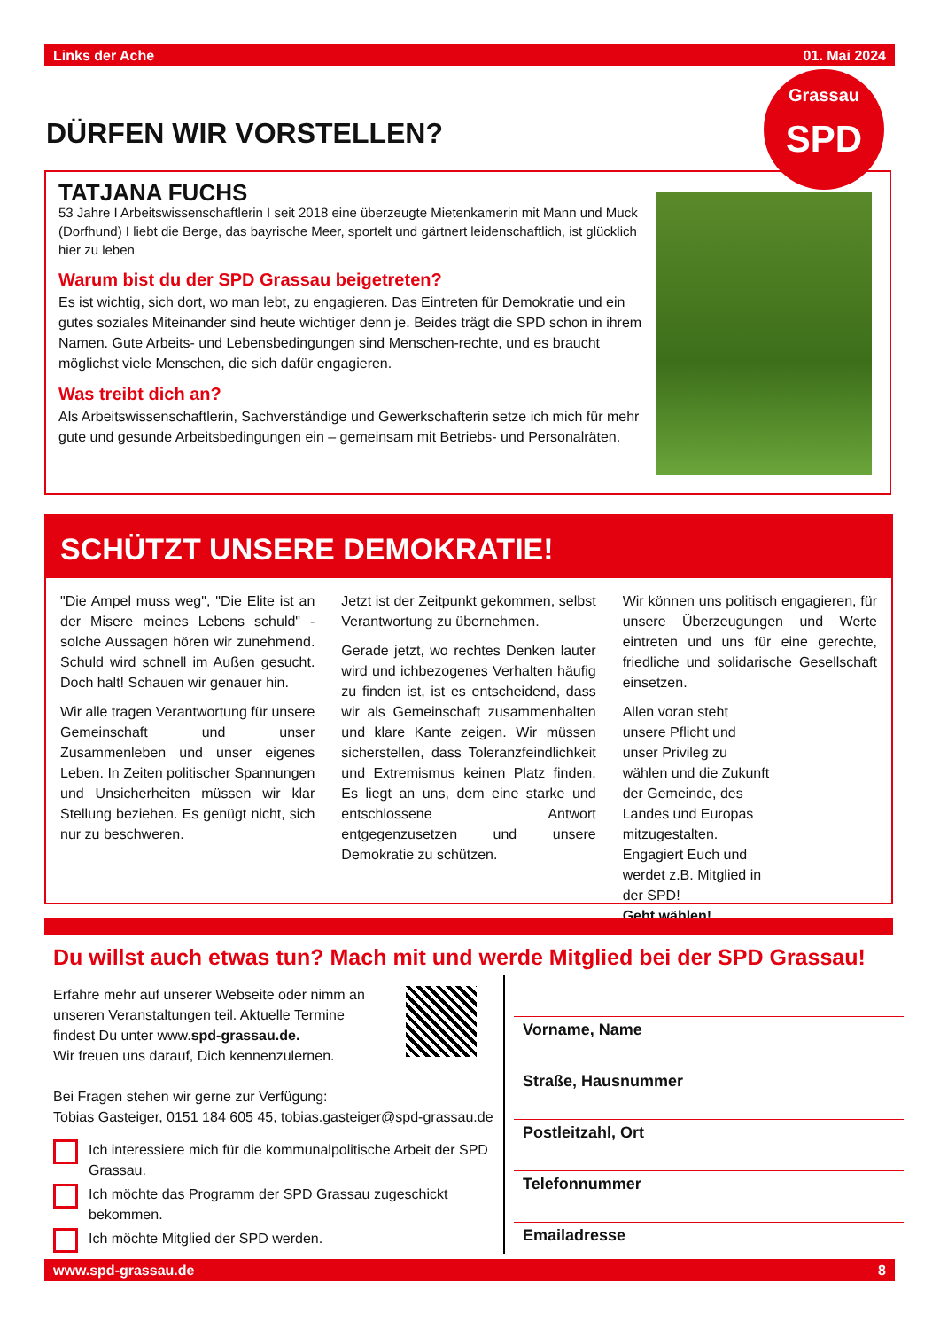Links der Ache 01. Mai 2024
Grassau
SPD
DÜRFEN WIR VORSTELLEN?
TATJANA FUCHS
53 Jahre I Arbeitswissenschaftlerin I seit 2018 eine überzeugte Mietenkamerin mit Mann und Muck (Dorfhund) I liebt die Berge, das bayrische Meer, sportelt und gärtnert leidenschaftlich, ist glücklich hier zu leben
Warum bist du der SPD Grassau beigetreten?
Es ist wichtig, sich dort, wo man lebt, zu engagieren. Das Eintreten für Demokratie und ein gutes soziales Miteinander sind heute wichtiger denn je. Beides trägt die SPD schon in ihrem Namen. Gute Arbeits- und Lebensbedingungen sind Menschen-rechte, und es braucht möglichst viele Menschen, die sich dafür engagieren.
Was treibt dich an?
Als Arbeitswissenschaftlerin, Sachverständige und Gewerkschafterin setze ich mich für mehr gute und gesunde Arbeitsbedingungen ein – gemeinsam mit Betriebs- und Personalräten.
SCHÜTZT UNSERE DEMOKRATIE!
"Die Ampel muss weg", "Die Elite ist an der Misere meines Lebens schuld" - solche Aussagen hören wir zunehmend. Schuld wird schnell im Außen gesucht. Doch halt! Schauen wir genauer hin.
Wir alle tragen Verantwortung für unsere Gemeinschaft und unser Zusammenleben und unser eigenes Leben. In Zeiten politischer Spannungen und Unsicherheiten müssen wir klar Stellung beziehen. Es genügt nicht, sich nur zu beschweren.
Jetzt ist der Zeitpunkt gekommen, selbst Verantwortung zu übernehmen.
Gerade jetzt, wo rechtes Denken lauter wird und ichbezogenes Verhalten häufig zu finden ist, ist es entscheidend, dass wir als Gemeinschaft zusammenhalten und klare Kante zeigen. Wir müssen sicherstellen, dass Toleranzfeindlichkeit und Extremismus keinen Platz finden. Es liegt an uns, dem eine starke und entschlossene Antwort entgegenzusetzen und unsere Demokratie zu schützen.
Wir können uns politisch engagieren, für unsere Überzeugungen und Werte eintreten und uns für eine gerechte, friedliche und solidarische Gesellschaft einsetzen.
Allen voran steht unsere Pflicht und unser Privileg zu wählen und die Zukunft der Gemeinde, des Landes und Europas mitzugestalten. Engagiert Euch und werdet z.B. Mitglied in der SPD!
Geht wählen!
Du willst auch etwas tun? Mach mit und werde Mitglied bei der SPD Grassau!
Erfahre mehr auf unserer Webseite oder nimm an unseren Veranstaltungen teil. Aktuelle Termine findest Du unter www.spd-grassau.de.
Wir freuen uns darauf, Dich kennenzulernen.
Bei Fragen stehen wir gerne zur Verfügung:
Tobias Gasteiger, 0151 184 605 45, tobias.gasteiger@spd-grassau.de
Ich interessiere mich für die kommunalpolitische Arbeit der SPD Grassau.
Ich möchte das Programm der SPD Grassau zugeschickt bekommen.
Ich möchte Mitglied der SPD werden.
Vorname, Name
Straße, Hausnummer
Postleitzahl, Ort
Telefonnummer
Emailadresse
www.spd-grassau.de 8